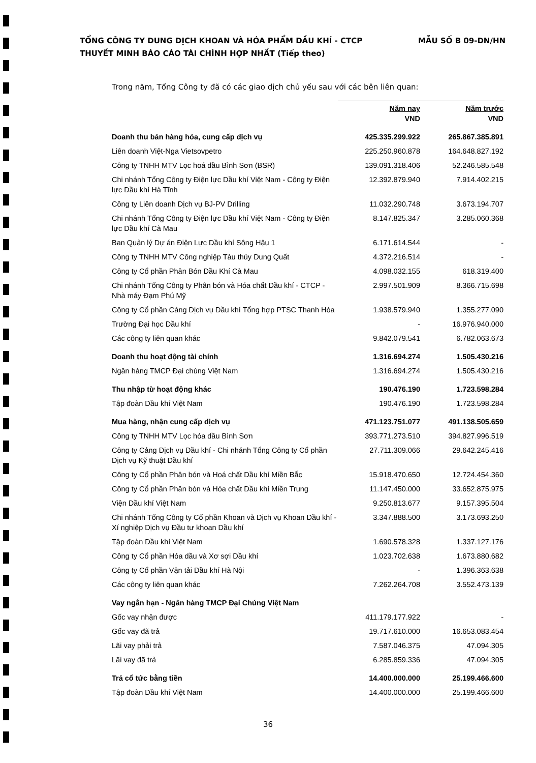TỔNG CÔNG TY DUNG DỊCH KHOAN VÀ HÓA PHẨM DẦU KHÍ - CTCP MẪU SỐ B 09-DN/HN
THUYẾT MINH BÁO CÁO TÀI CHÍNH HỢP NHẤT (Tiếp theo)
Trong năm, Tổng Công ty đã có các giao dịch chủ yếu sau với các bên liên quan:
| | Năm nay VND | Năm trước VND |
| Doanh thu bán hàng hóa, cung cấp dịch vụ | 425.335.299.922 | 265.867.385.891 |
| Liên doanh Việt-Nga Vietsovpetro | 225.250.960.878 | 164.648.827.192 |
| Công ty TNHH MTV Lọc hoá dầu Bình Sơn (BSR) | 139.091.318.406 | 52.246.585.548 |
| Chi nhánh Tổng Công ty Điện lực Dầu khí Việt Nam - Công ty Điện lực Dầu khí Hà Tĩnh | 12.392.879.940 | 7.914.402.215 |
| Công ty Liên doanh Dịch vụ BJ-PV Drilling | 11.032.290.748 | 3.673.194.707 |
| Chi nhánh Tổng Công ty Điện lực Dầu khí Việt Nam - Công ty Điện lực Dầu khí Cà Mau | 8.147.825.347 | 3.285.060.368 |
| Ban Quản lý Dự án Điện Lực Dầu khí Sông Hậu 1 | 6.171.614.544 | - |
| Công ty TNHH MTV Công nghiệp Tàu thủy Dung Quất | 4.372.216.514 | - |
| Công ty Cổ phần Phân Bón Dầu Khí Cà Mau | 4.098.032.155 | 618.319.400 |
| Chi nhánh Tổng Công ty Phân bón và Hóa chất Dầu khí - CTCP - Nhà máy Đạm Phú Mỹ | 2.997.501.909 | 8.366.715.698 |
| Công ty Cổ phần Cảng Dịch vụ Dầu khí Tổng hợp PTSC Thanh Hóa | 1.938.579.940 | 1.355.277.090 |
| Trường Đại học Dầu khí | - | 16.976.940.000 |
| Các công ty liên quan khác | 9.842.079.541 | 6.782.063.673 |
| Doanh thu hoạt động tài chính | 1.316.694.274 | 1.505.430.216 |
| Ngân hàng TMCP Đại chúng Việt Nam | 1.316.694.274 | 1.505.430.216 |
| Thu nhập từ hoạt động khác | 190.476.190 | 1.723.598.284 |
| Tập đoàn Dầu khí Việt Nam | 190.476.190 | 1.723.598.284 |
| Mua hàng, nhận cung cấp dịch vụ | 471.123.751.077 | 491.138.505.659 |
| Công ty TNHH MTV Lọc hóa dầu Bình Sơn | 393.771.273.510 | 394.827.996.519 |
| Công ty Cảng Dịch vụ Dầu khí - Chi nhánh Tổng Công ty Cổ phần Dịch vụ Kỹ thuật Dầu khí | 27.711.309.066 | 29.642.245.416 |
| Công ty Cổ phần Phân bón và Hoá chất Dầu khí Miền Bắc | 15.918.470.650 | 12.724.454.360 |
| Công ty Cổ phần Phân bón và Hóa chất Dầu khí Miền Trung | 11.147.450.000 | 33.652.875.975 |
| Viện Dầu khí Việt Nam | 9.250.813.677 | 9.157.395.504 |
| Chi nhánh Tổng Công ty Cổ phần Khoan và Dịch vụ Khoan Dầu khí - Xí nghiệp Dịch vụ Đầu tư khoan Dầu khí | 3.347.888.500 | 3.173.693.250 |
| Tập đoàn Dầu khí Việt Nam | 1.690.578.328 | 1.337.127.176 |
| Công ty Cổ phần Hóa dầu và Xơ sợi Dầu khí | 1.023.702.638 | 1.673.880.682 |
| Công ty Cổ phần Vận tải Dầu khí Hà Nội | - | 1.396.363.638 |
| Các công ty liên quan khác | 7.262.264.708 | 3.552.473.139 |
| Vay ngắn hạn - Ngân hàng TMCP Đại Chúng Việt Nam | | |
| Gốc vay nhận được | 411.179.177.922 | - |
| Gốc vay đã trả | 19.717.610.000 | 16.653.083.454 |
| Lãi vay phải trả | 7.587.046.375 | 47.094.305 |
| Lãi vay đã trả | 6.285.859.336 | 47.094.305 |
| Trả cổ tức bằng tiền | 14.400.000.000 | 25.199.466.600 |
| Tập đoàn Dầu khí Việt Nam | 14.400.000.000 | 25.199.466.600 |
36